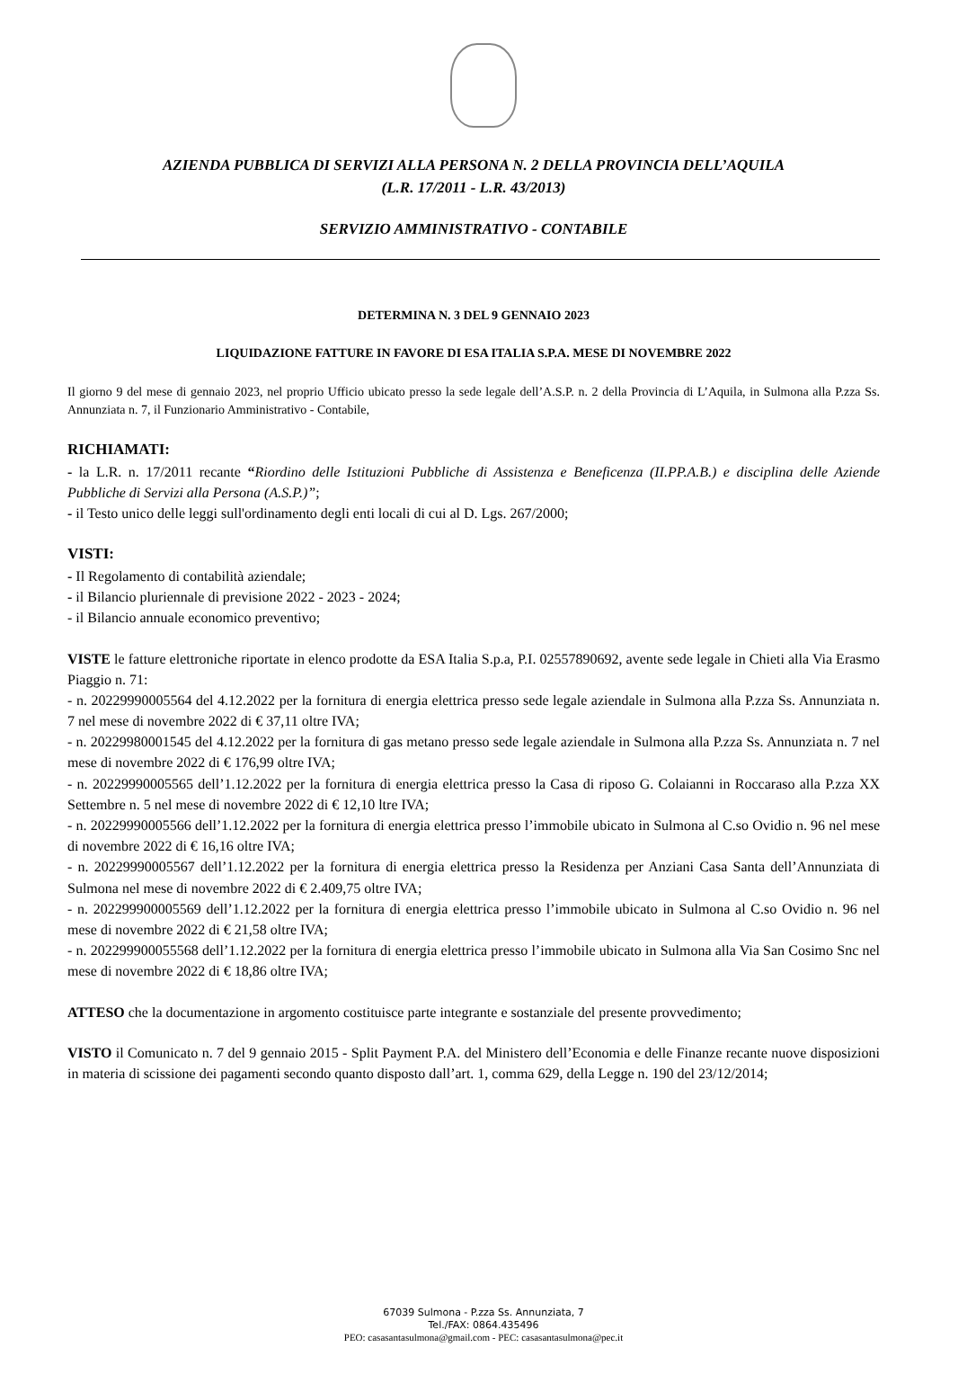AZIENDA PUBBLICA DI SERVIZI ALLA PERSONA N. 2 DELLA PROVINCIA DELL’AQUILA
(L.R. 17/2011 - L.R. 43/2013)
SERVIZIO AMMINISTRATIVO - CONTABILE
DETERMINA N. 3 DEL 9 GENNAIO 2023
LIQUIDAZIONE FATTURE IN FAVORE DI ESA ITALIA S.P.A. MESE DI NOVEMBRE 2022
Il giorno 9 del mese di gennaio 2023, nel proprio Ufficio ubicato presso la sede legale dell’A.S.P. n. 2 della Provincia di L’Aquila, in Sulmona alla P.zza Ss. Annunziata n. 7, il Funzionario Amministrativo - Contabile,
RICHIAMATI:
- la L.R. n. 17/2011 recante “Riordino delle Istituzioni Pubbliche di Assistenza e Beneficenza (II.PP.A.B.) e disciplina delle Aziende Pubbliche di Servizi alla Persona (A.S.P.)”;
- il Testo unico delle leggi sull'ordinamento degli enti locali di cui al D. Lgs. 267/2000;
VISTI:
- Il Regolamento di contabilità aziendale;
- il Bilancio pluriennale di previsione 2022 - 2023 - 2024;
- il Bilancio annuale economico preventivo;
VISTE le fatture elettroniche riportate in elenco prodotte da ESA Italia S.p.a, P.I. 02557890692, avente sede legale in Chieti alla Via Erasmo Piaggio n. 71:
- n. 20229990005564 del 4.12.2022 per la fornitura di energia elettrica presso sede legale aziendale in Sulmona alla P.zza Ss. Annunziata n. 7 nel mese di novembre 2022 di € 37,11 oltre IVA;
- n. 20229980001545 del 4.12.2022 per la fornitura di gas metano presso sede legale aziendale in Sulmona alla P.zza Ss. Annunziata n. 7 nel mese di novembre 2022 di € 176,99 oltre IVA;
- n. 20229990005565 dell’1.12.2022 per la fornitura di energia elettrica presso la Casa di riposo G. Colaianni in Roccaraso alla P.zza XX Settembre n. 5 nel mese di novembre 2022 di € 12,10 ltre IVA;
- n. 20229990005566 dell’1.12.2022 per la fornitura di energia elettrica presso l’immobile ubicato in Sulmona al C.so Ovidio n. 96 nel mese di novembre 2022 di € 16,16 oltre IVA;
- n. 20229990005567 dell’1.12.2022 per la fornitura di energia elettrica presso la Residenza per Anziani Casa Santa dell’Annunziata di Sulmona nel mese di novembre 2022 di € 2.409,75 oltre IVA;
- n. 202299900005569 dell’1.12.2022 per la fornitura di energia elettrica presso l’immobile ubicato in Sulmona al C.so Ovidio n. 96 nel mese di novembre 2022 di € 21,58 oltre IVA;
- n. 202299900055568 dell’1.12.2022 per la fornitura di energia elettrica presso l’immobile ubicato in Sulmona alla Via San Cosimo Snc nel mese di novembre 2022 di € 18,86 oltre IVA;
ATTESO che la documentazione in argomento costituisce parte integrante e sostanziale del presente provvedimento;
VISTO il Comunicato n. 7 del 9 gennaio 2015 - Split Payment P.A. del Ministero dell’Economia e delle Finanze recante nuove disposizioni in materia di scissione dei pagamenti secondo quanto disposto dall’art. 1, comma 629, della Legge n. 190 del 23/12/2014;
67039 Sulmona - P.zza Ss. Annunziata, 7
Tel./FAX: 0864.435496
PEO: casasantasulmona@gmail.com - PEC: casasantasulmona@pec.it